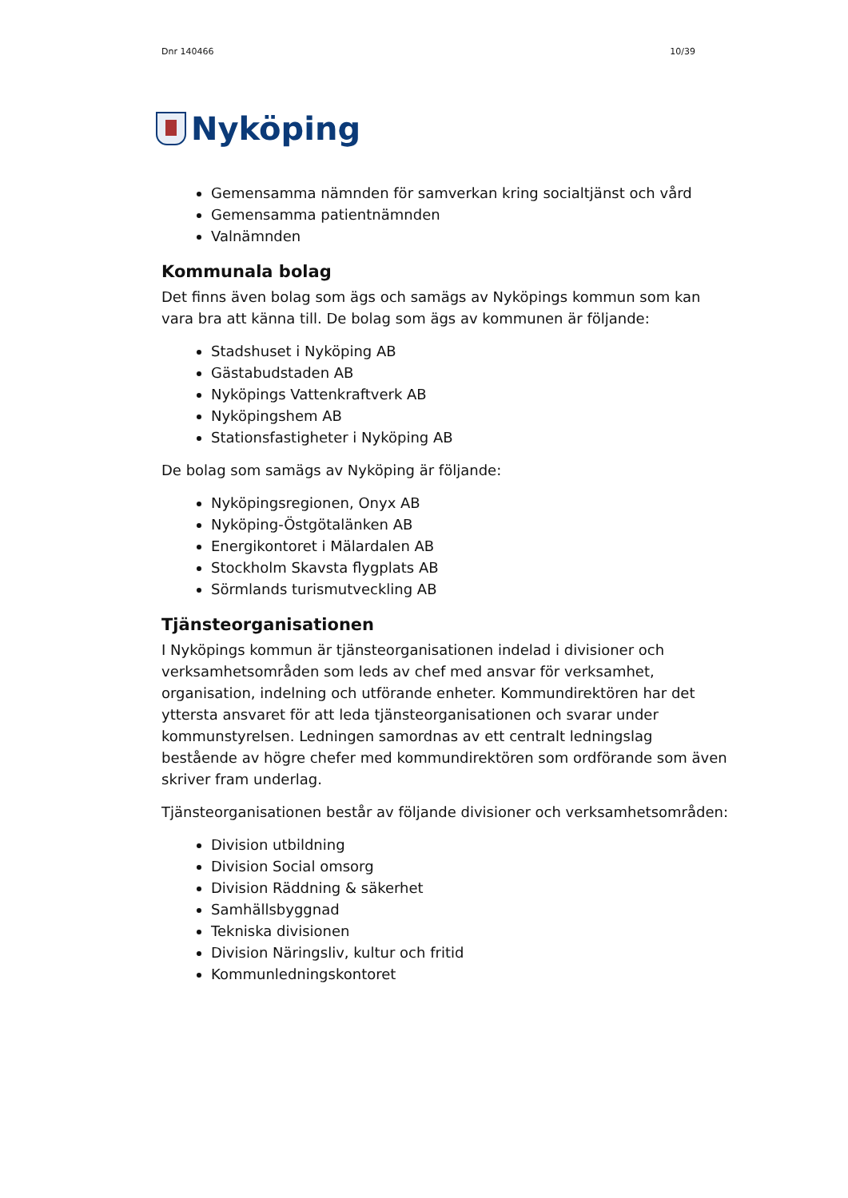Dnr 140466 10/39
Nyköping
Gemensamma nämnden för samverkan kring socialtjänst och vård
Gemensamma patientnämnden
Valnämnden
Kommunala bolag
Det finns även bolag som ägs och samägs av Nyköpings kommun som kan vara bra att känna till. De bolag som ägs av kommunen är följande:
Stadshuset i Nyköping AB
Gästabudstaden AB
Nyköpings Vattenkraftverk AB
Nyköpingshem AB
Stationsfastigheter i Nyköping AB
De bolag som samägs av Nyköping är följande:
Nyköpingsregionen, Onyx AB
Nyköping-Östgötalänken AB
Energikontoret i Mälardalen AB
Stockholm Skavsta flygplats AB
Sörmlands turismutveckling AB
Tjänsteorganisationen
I Nyköpings kommun är tjänsteorganisationen indelad i divisioner och verksamhetsområden som leds av chef med ansvar för verksamhet, organisation, indelning och utförande enheter. Kommundirektören har det yttersta ansvaret för att leda tjänsteorganisationen och svarar under kommunstyrelsen. Ledningen samordnas av ett centralt ledningslag bestående av högre chefer med kommundirektören som ordförande som även skriver fram underlag.
Tjänsteorganisationen består av följande divisioner och verksamhetsområden:
Division utbildning
Division Social omsorg
Division Räddning & säkerhet
Samhällsbyggnad
Tekniska divisionen
Division Näringsliv, kultur och fritid
Kommunledningskontoret